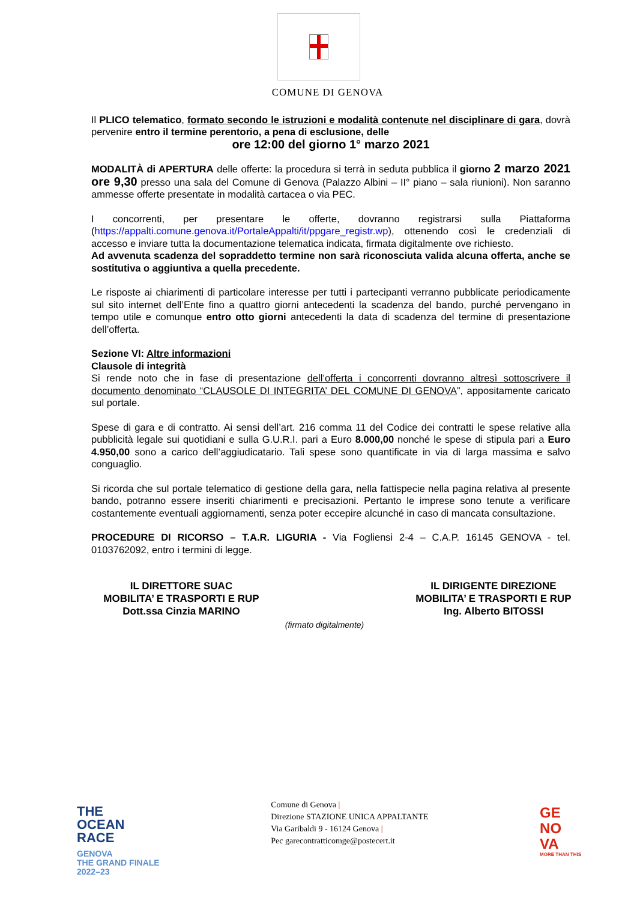COMUNE DI GENOVA
Il PLICO telematico, formato secondo le istruzioni e modalità contenute nel disciplinare di gara, dovrà pervenire entro il termine perentorio, a pena di esclusione, delle
ore 12:00 del giorno 1° marzo 2021
MODALITÀ di APERTURA delle offerte: la procedura si terrà in seduta pubblica il giorno 2 marzo 2021 ore 9,30 presso una sala del Comune di Genova (Palazzo Albini – II° piano – sala riunioni). Non saranno ammesse offerte presentate in modalità cartacea o via PEC.
I concorrenti, per presentare le offerte, dovranno registrarsi sulla Piattaforma (https://appalti.comune.genova.it/PortaleAppalti/it/ppgare_registr.wp), ottenendo così le credenziali di accesso e inviare tutta la documentazione telematica indicata, firmata digitalmente ove richiesto.
Ad avvenuta scadenza del sopraddetto termine non sarà riconosciuta valida alcuna offerta, anche se sostitutiva o aggiuntiva a quella precedente.
Le risposte ai chiarimenti di particolare interesse per tutti i partecipanti verranno pubblicate periodicamente sul sito internet dell’Ente fino a quattro giorni antecedenti la scadenza del bando, purché pervengano in tempo utile e comunque entro otto giorni antecedenti la data di scadenza del termine di presentazione dell’offerta.
Sezione VI: Altre informazioni
Clausole di integrità
Si rende noto che in fase di presentazione dell’offerta i concorrenti dovranno altresì sottoscrivere il documento denominato “CLAUSOLE DI INTEGRITA’ DEL COMUNE DI GENOVA”, appositamente caricato sul portale.
Spese di gara e di contratto. Ai sensi dell’art. 216 comma 11 del Codice dei contratti le spese relative alla pubblicità legale sui quotidiani e sulla G.U.R.I. pari a Euro 8.000,00 nonché le spese di stipula pari a Euro 4.950,00 sono a carico dell’aggiudicatario. Tali spese sono quantificate in via di larga massima e salvo conguaglio.
Si ricorda che sul portale telematico di gestione della gara, nella fattispecie nella pagina relativa al presente bando, potranno essere inseriti chiarimenti e precisazioni. Pertanto le imprese sono tenute a verificare costantemente eventuali aggiornamenti, senza poter eccepire alcunché in caso di mancata consultazione.
PROCEDURE DI RICORSO – T.A.R. LIGURIA - Via Fogliensi 2-4 – C.A.P. 16145 GENOVA - tel. 0103762092, entro i termini di legge.
IL DIRETTORE SUAC
MOBILITA’ E TRASPORTI E RUP
Dott.ssa Cinzia MARINO
IL DIRIGENTE DIREZIONE
MOBILITA’ E TRASPORTI E RUP
Ing. Alberto BITOSSI
(firmato digitalmente)
THE
OCEAN
RACE
GENOVA
THE GRAND FINALE
2022–23
Comune di Genova |
Direzione STAZIONE UNICA APPALTANTE
Via Garibaldi 9 - 16124 Genova |
Pec garecontratticomge@postecert.it
GE
NO
VA
MORE THAN THIS